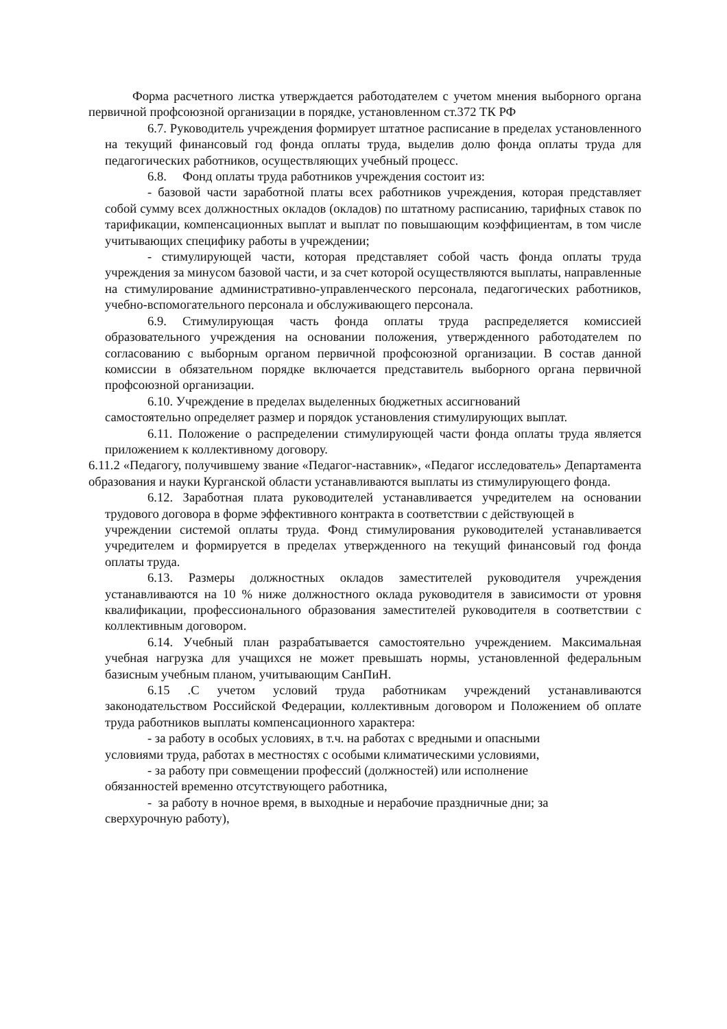Форма расчетного листка утверждается работодателем с учетом мнения выборного органа первичной профсоюзной организации в порядке, установленном ст.372 ТК РФ
6.7. Руководитель учреждения формирует штатное расписание в пределах установленного на текущий финансовый год фонда оплаты труда, выделив долю фонда оплаты труда для педагогических работников, осуществляющих учебный процесс.
6.8. Фонд оплаты труда работников учреждения состоит из:
- базовой части заработной платы всех работников учреждения, которая представляет собой сумму всех должностных окладов (окладов) по штатному расписанию, тарифных ставок по тарификации, компенсационных выплат и выплат по повышающим коэффициентам, в том числе учитывающих специфику работы в учреждении;
- стимулирующей части, которая представляет собой часть фонда оплаты труда учреждения за минусом базовой части, и за счет которой осуществляются выплаты, направленные на стимулирование административно-управленческого персонала, педагогических работников, учебно-вспомогательного персонала и обслуживающего персонала.
6.9. Стимулирующая часть фонда оплаты труда распределяется комиссией образовательного учреждения на основании положения, утвержденного работодателем по согласованию с выборным органом первичной профсоюзной организации. В состав данной комиссии в обязательном порядке включается представитель выборного органа первичной профсоюзной организации.
6.10. Учреждение в пределах выделенных бюджетных ассигнований
самостоятельно определяет размер и порядок установления стимулирующих выплат.
6.11. Положение о распределении стимулирующей части фонда оплаты труда является приложением к коллективному договору.
6.11.2 «Педагогу, получившему звание «Педагог-наставник», «Педагог исследователь» Департамента образования и науки Курганской области устанавливаются выплаты из стимулирующего фонда.
6.12. Заработная плата руководителей устанавливается учредителем на основании трудового договора в форме эффективного контракта в соответствии с действующей в
учреждении системой оплаты труда. Фонд стимулирования руководителей устанавливается учредителем и формируется в пределах утвержденного на текущий финансовый год фонда оплаты труда.
6.13. Размеры должностных окладов заместителей руководителя учреждения устанавливаются на 10 % ниже должностного оклада руководителя в зависимости от уровня квалификации, профессионального образования заместителей руководителя в соответствии с коллективным договором.
6.14. Учебный план разрабатывается самостоятельно учреждением. Максимальная учебная нагрузка для учащихся не может превышать нормы, установленной федеральным базисным учебным планом, учитывающим СанПиН.
6.15 .С учетом условий труда работникам учреждений устанавливаются законодательством Российской Федерации, коллективным договором и Положением об оплате труда работников выплаты компенсационного характера:
- за работу в особых условиях, в т.ч. на работах с вредными и опасными
условиями труда, работах в местностях с особыми климатическими условиями,
- за работу при совмещении профессий (должностей) или исполнение
обязанностей временно отсутствующего работника,
- за работу в ночное время, в выходные и нерабочие праздничные дни; за
сверхурочную работу),